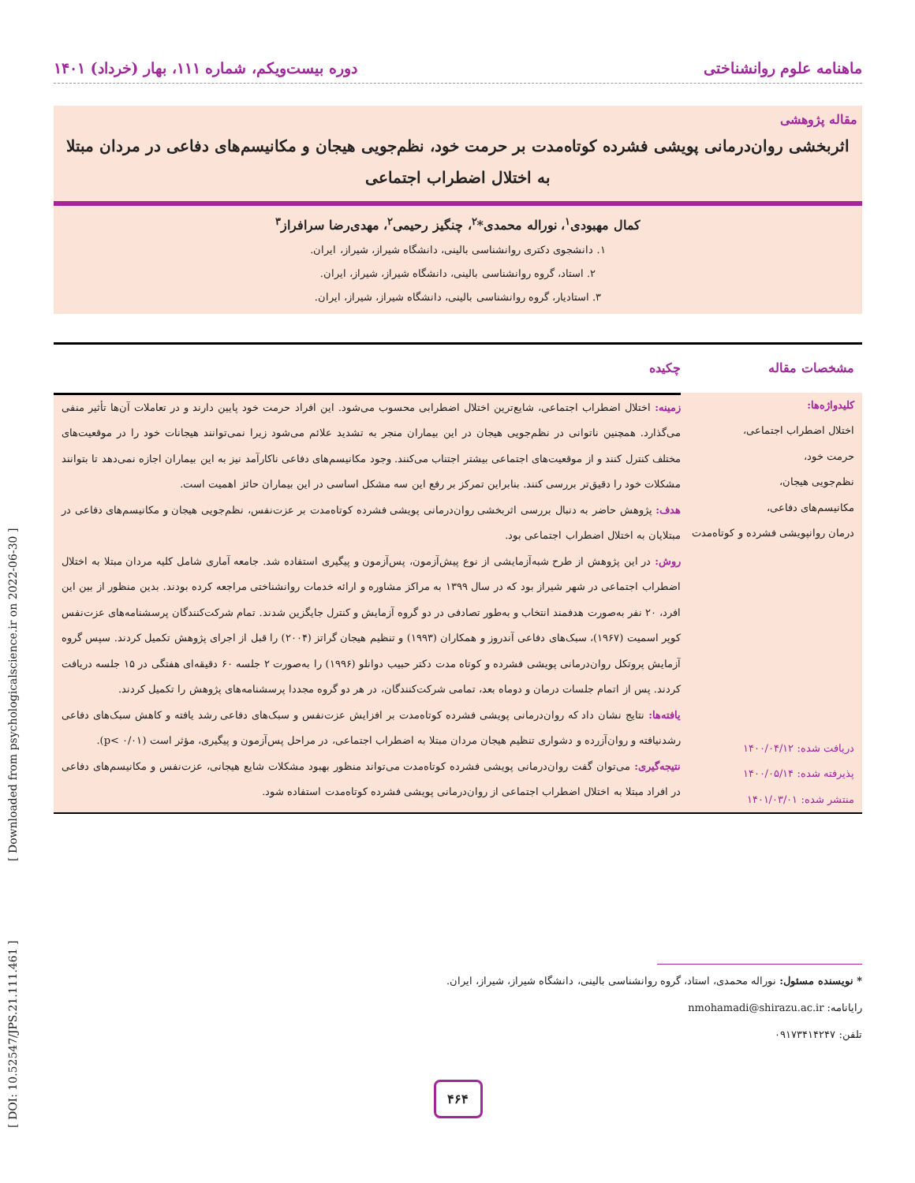[ DOI: 10.52547/JPS.21.111.461 ] [ Downloaded from psychologicalscience.ir on 2022-06-30 ]
ماهنامه علوم روانشناختی دوره بیست‌ویکم، شماره ۱۱۱، بهار (خرداد) ۱۴۰۱
مقاله پژوهشی
اثربخشی روان‌درمانی پویشی فشرده کوتاه‌مدت بر حرمت خود، نظم‌جویی هیجان و مکانیسم‌های دفاعی در مردان مبتلا به اختلال اضطراب اجتماعی
کمال مهبودی<sup>۱</sup>، نوراله محمدی*<sup>۲</sup>، چنگیز رحیمی<sup>۲</sup>، مهدی‌رضا سرافراز<sup>۳</sup>
۱. دانشجوی دکتری روانشناسی بالینی، دانشگاه شیراز، شیراز، ایران.
۲. استاد، گروه روانشناسی بالینی، دانشگاه شیراز، شیراز، ایران.
۳. استادیار، گروه روانشناسی بالینی، دانشگاه شیراز، شیراز، ایران.
مشخصات مقاله
کلیدواژه‌ها:
اختلال اضطراب اجتماعی،
حرمت خود،
نظم‌جویی هیجان،
مکانیسم‌های دفاعی،
درمان روانپویشی فشرده و کوتاه‌مدت
دریافت شده: ۱۴۰۰/۰۴/۱۲
پذیرفته شده: ۱۴۰۰/۰۵/۱۴
منتشر شده: ۱۴۰۱/۰۳/۰۱
چکیده
زمینه: اختلال اضطراب اجتماعی، شایع‌ترین اختلال اضطرابی محسوب می‌شود. این افراد حرمت خود پایین دارند و در تعاملات آن‌ها تأثیر منفی می‌گذارد. همچنین ناتوانی در نظم‌جویی هیجان در این بیماران منجر به تشدید علائم می‌شود زیرا نمی‌توانند هیجانات خود را در موقعیت‌های مختلف کنترل کنند و از موقعیت‌های اجتماعی بیشتر اجتناب می‌کنند. وجود مکانیسم‌های دفاعی ناکارآمد نیز به این بیماران اجازه نمی‌دهد تا بتوانند مشکلات خود را دقیق‌تر بررسی کنند. بنابراین تمرکز بر رفع این سه مشکل اساسی در این بیماران حائز اهمیت است.
هدف: پژوهش حاضر به دنبال بررسی اثربخشی روان‌درمانی پویشی فشرده کوتاه‌مدت بر عزت‌نفس، نظم‌جویی هیجان و مکانیسم‌های دفاعی در مبتلایان به اختلال اضطراب اجتماعی بود.
روش: در این پژوهش از طرح شبه‌آزمایشی از نوع پیش‌آزمون، پس‌آزمون و پیگیری استفاده شد. جامعه آماری شامل کلیه مردان مبتلا به اختلال اضطراب اجتماعی در شهر شیراز بود که در سال ۱۳۹۹ به مراکز مشاوره و ارائه خدمات روانشناختی مراجعه کرده بودند. بدین منظور از بین این افرد، ۲۰ نفر به‌صورت هدفمند انتخاب و به‌طور تصادفی در دو گروه آزمایش و کنترل جایگزین شدند. تمام شرکت‌کنندگان پرسشنامه‌های عزت‌نفس کوپر اسمیت (۱۹۶۷)، سبک‌های دفاعی آندروز و همکاران (۱۹۹۳) و تنظیم هیجان گراتز (۲۰۰۴) را قبل از اجرای پژوهش تکمیل کردند. سپس گروه آزمایش پروتکل روان‌درمانی پویشی فشرده و کوتاه مدت دکتر حبیب دوانلو (۱۹۹۶) را به‌صورت ۲ جلسه ۶۰ دقیقه‌ای هفتگی در ۱۵ جلسه دریافت کردند. پس از اتمام جلسات درمان و دوماه بعد، تمامی شرکت‌کنندگان، در هر دو گروه مجددا پرسشنامه‌های پژوهش را تکمیل کردند.
یافته‌ها: نتایج نشان داد که روان‌درمانی پویشی فشرده کوتاه‌مدت بر افزایش عزت‌نفس و سبک‌های دفاعی رشد یافته و کاهش سبک‌های دفاعی رشدنیافته و روان‌آزرده و دشواری تنظیم هیجان مردان مبتلا به اضطراب اجتماعی، در مراحل پس‌آزمون و پیگیری، مؤثر است (p< ۰/۰۱).
نتیجه‌گیری: می‌توان گفت روان‌درمانی پویشی فشرده کوتاه‌مدت می‌تواند منظور بهبود مشکلات شایع هیجانی، عزت‌نفس و مکانیسم‌های دفاعی در افراد مبتلا به اختلال اضطراب اجتماعی از روان‌درمانی پویشی فشرده کوتاه‌مدت استفاده شود.
* نویسنده مسئول: نوراله محمدی، استاد، گروه روانشناسی بالینی، دانشگاه شیراز، شیراز، ایران.
رایانامه: nmohamadi@shirazu.ac.ir
تلفن: ۰۹۱۷۳۴۱۴۲۴۷
۴۶۴